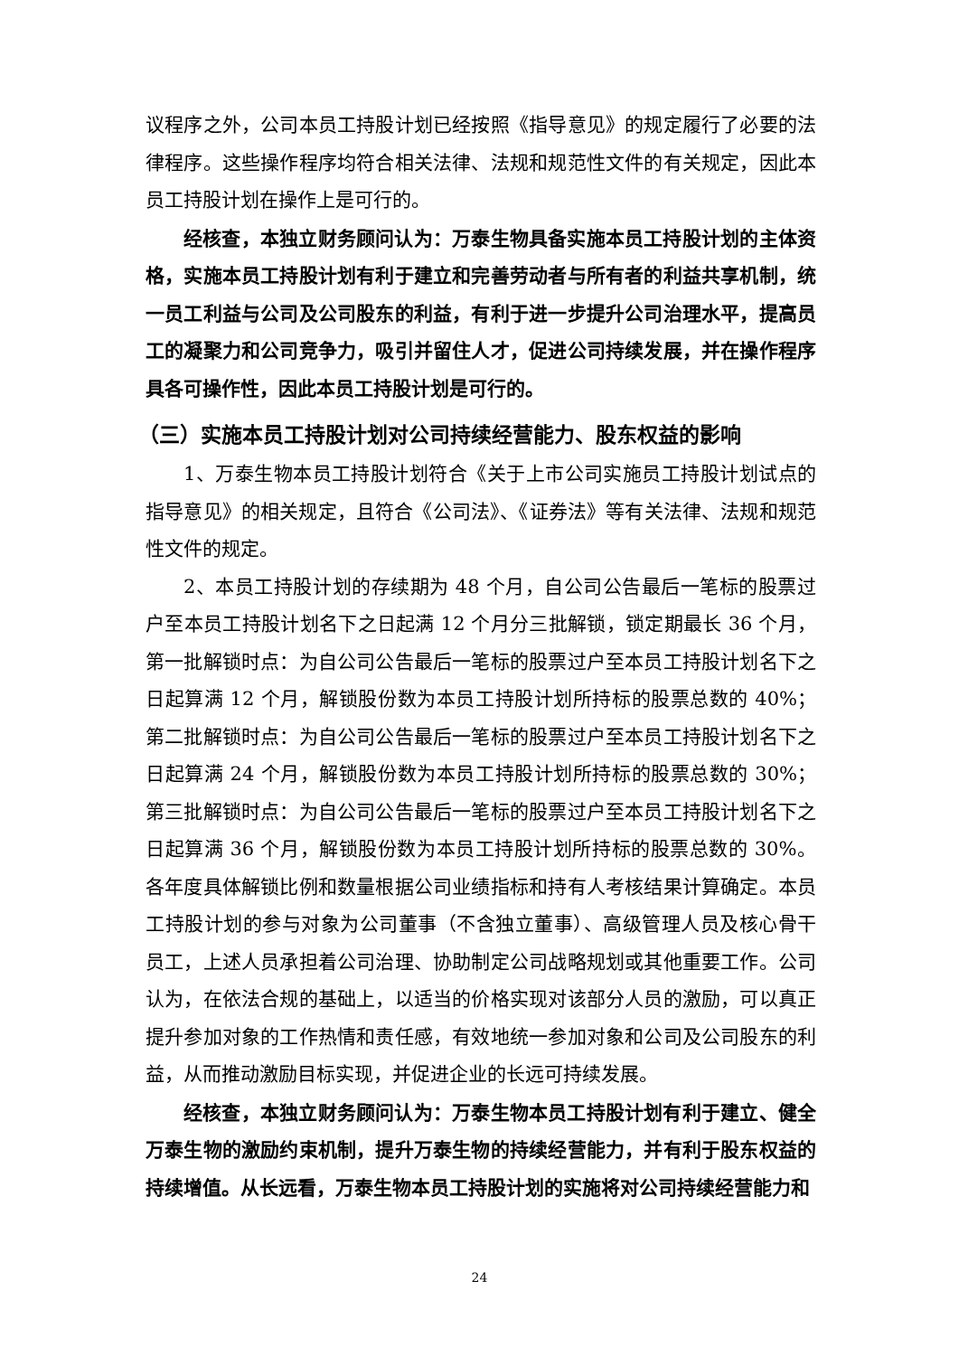议程序之外，公司本员工持股计划已经按照《指导意见》的规定履行了必要的法律程序。这些操作程序均符合相关法律、法规和规范性文件的有关规定，因此本员工持股计划在操作上是可行的。
经核查，本独立财务顾问认为：万泰生物具备实施本员工持股计划的主体资格，实施本员工持股计划有利于建立和完善劳动者与所有者的利益共享机制，统一员工利益与公司及公司股东的利益，有利于进一步提升公司治理水平，提高员工的凝聚力和公司竞争力，吸引并留住人才，促进公司持续发展，并在操作程序具各可操作性，因此本员工持股计划是可行的。
（三）实施本员工持股计划对公司持续经营能力、股东权益的影响
1、万泰生物本员工持股计划符合《关于上市公司实施员工持股计划试点的指导意见》的相关规定，且符合《公司法》、《证券法》等有关法律、法规和规范性文件的规定。
2、本员工持股计划的存续期为 48 个月，自公司公告最后一笔标的股票过户至本员工持股计划名下之日起满 12 个月分三批解锁，锁定期最长 36 个月，第一批解锁时点：为自公司公告最后一笔标的股票过户至本员工持股计划名下之日起算满 12 个月，解锁股份数为本员工持股计划所持标的股票总数的 40%；第二批解锁时点：为自公司公告最后一笔标的股票过户至本员工持股计划名下之日起算满 24 个月，解锁股份数为本员工持股计划所持标的股票总数的 30%；第三批解锁时点：为自公司公告最后一笔标的股票过户至本员工持股计划名下之日起算满 36 个月，解锁股份数为本员工持股计划所持标的股票总数的 30%。各年度具体解锁比例和数量根据公司业绩指标和持有人考核结果计算确定。本员工持股计划的参与对象为公司董事（不含独立董事）、高级管理人员及核心骨干员工，上述人员承担着公司治理、协助制定公司战略规划或其他重要工作。公司认为，在依法合规的基础上，以适当的价格实现对该部分人员的激励，可以真正提升参加对象的工作热情和责任感，有效地统一参加对象和公司及公司股东的利益，从而推动激励目标实现，并促进企业的长远可持续发展。
经核查，本独立财务顾问认为：万泰生物本员工持股计划有利于建立、健全万泰生物的激励约束机制，提升万泰生物的持续经营能力，并有利于股东权益的持续增值。从长远看，万泰生物本员工持股计划的实施将对公司持续经营能力和
24